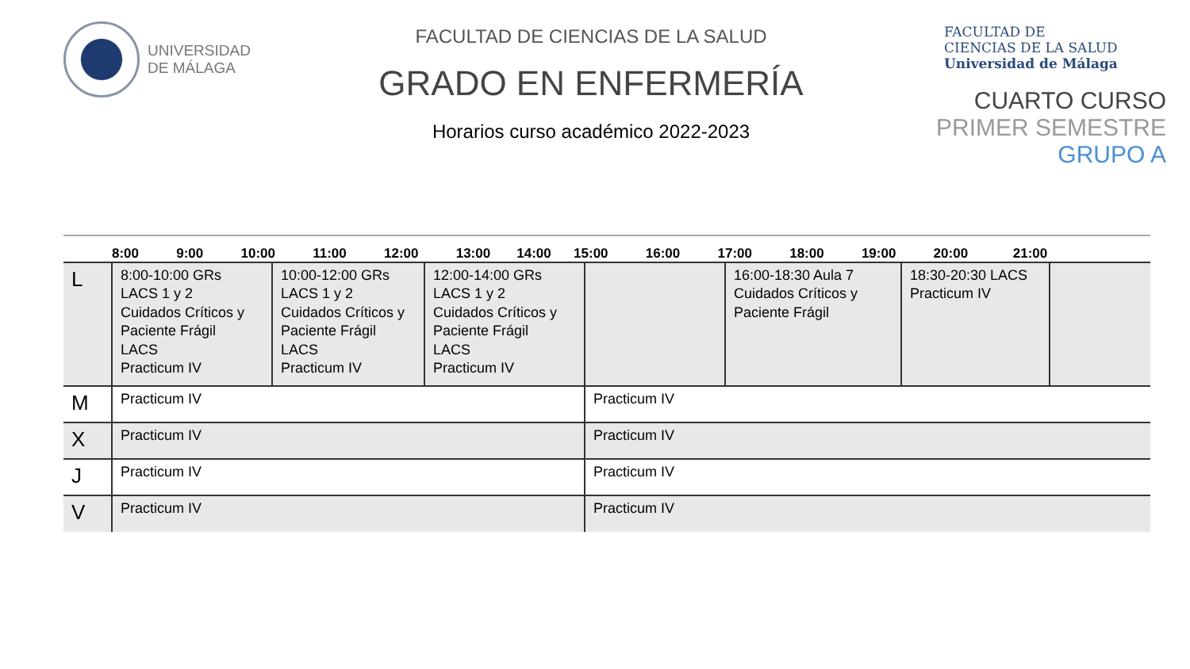UNIVERSIDAD
DE MÁLAGA
FACULTAD DE CIENCIAS DE LA SALUD
GRADO EN ENFERMERÍA
Horarios curso académico 2022-2023
FACULTAD DE
CIENCIAS DE LA SALUD
Universidad de Málaga
CUARTO CURSO
PRIMER SEMESTRE
GRUPO A
| | 8:00 9:00 10:00 11:00 12:00 13:00 14:00 15:00 16:00 17:00 18:00 19:00 20:00 21:00 | | | | | | |
| --- | --- | --- | --- | --- | --- | --- | --- |
| L | 8:00-10:00 GRs LACS 1 y 2 Cuidados Críticos y Paciente Frágil LACS Practicum IV | 10:00-12:00 GRs LACS 1 y 2 Cuidados Críticos y Paciente Frágil LACS Practicum IV | 12:00-14:00 GRs LACS 1 y 2 Cuidados Críticos y Paciente Frágil LACS Practicum IV | | 16:00-18:30 Aula 7 Cuidados Críticos y Paciente Frágil | 18:30-20:30 LACS Practicum IV | |
| M | Practicum IV | | | Practicum IV | | | |
| X | Practicum IV | | | Practicum IV | | | |
| J | Practicum IV | | | Practicum IV | | | |
| V | Practicum IV | | | Practicum IV | | | |